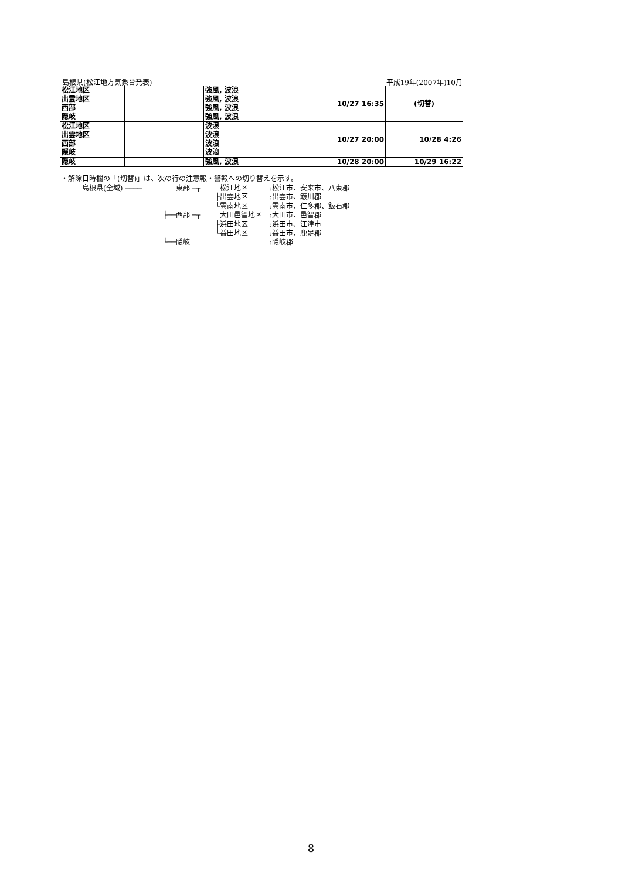島根県(松江地方気象台発表) 平成19年(2007年)10月
| 松江地区 出雲地区 西部 隠岐 | | 強風, 波浪 強風, 波浪 強風, 波浪 強風, 波浪 | 10/27 16:35 | (切替) |
| 松江地区 出雲地区 西部 隠岐 | | 波浪 波浪 波浪 波浪 | 10/27 20:00 | 10/28 4:26 |
| 隠岐 | | 強風, 波浪 | 10/28 20:00 | 10/29 16:22 |
・解除日時欄の「(切替)」は、次の行の注意報・警報への切り替えを示す。
島根県(全域) ──── 東部 ─┬ 松江地区:松江市、安来市、八束郡
├ 出雲地区:出雲市、簸川郡
└ 雲南地区:雲南市、仁多郡、飯石郡
├── 西部 ─┬ 大田邑智地区:大田市、邑智郡
├ 浜田地区:浜田市、江津市
└ 益田地区:益田市、鹿足郡
└── 隠岐:隠岐郡
8